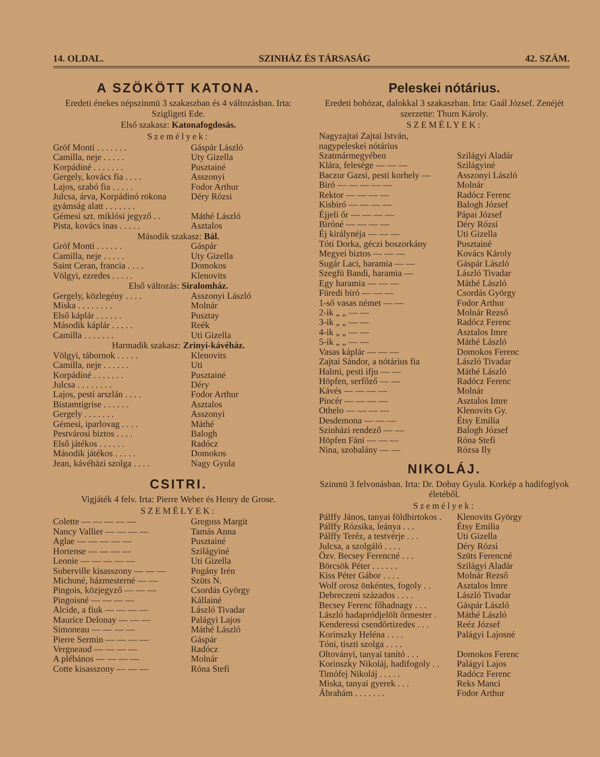14. OLDAL. SZINHÁZ ÉS TÁRSASÁG 42. SZÁM.
A SZÖKÖTT KATONA.
Eredeti énekes népszinmü 3 szakaszban és 4 változásban. Irta: Szigligeti Ede.
Első szakasz: Katonafogdosás.
Személyek:
| Gróf Monti . . . . . . . | Gáspár László |
| Camilla, neje . . . . . | Uty Gizella |
| Korpádiné . . . . . . . | Pusztainé |
| Gergely, kovács fia . . . . | Asszonyi |
| Lajos, szabó fia . . . . . | Fodor Arthur |
| Julcsa, árva, Korpádinó rokona gyámság alatt . . . . . . . | Déry Rózsi |
| Gémesi szt. miklósi jegyző . . | Máthé László |
| Pista, kovács inas . . . . . | Asztalos |
| Második szakasz: Bál. | |
| Gróf Monti . . . . . . | Gáspár |
| Camilla, neje . . . . . | Uty Gizella |
| Saint Ceran, francia . . . . | Domokos |
| Völgyi, ezredes . . . . . | Klenovits |
| Első változás: Siralomház. | |
| Gergely, közlegény . . . . | Asszonyi László |
| Miska . . . . . . . . | Molnár |
| Első káplár . . . . . . | Pusztay |
| Második káplár . . . . . | Reék |
| Camilla . . . . . . . | Uti Gizella |
| Harmadik szakasz: Zrinyi-kávéház. | |
| Völgyi, tábornok . . . . . | Klenovits |
| Camilla, neje . . . . . . | Uti |
| Korpádiné . . . . . . . | Pusztainé |
| Julcsa . . . . . . . . | Déry |
| Lajos, pesti arszlán . . . . | Fodor Arthur |
| Bistamtigrise . . . . . . | Asztalos |
| Gergely . . . . . . . | Asszonyi |
| Gémesi, iparlovag . . . . | Máthé |
| Pestvárosi biztos . . . . | Balogh |
| Első játékos . . . . . . | Radócz |
| Második játékos . . . . . | Domokos |
| Jean, kávéházi szolga . . . . | Nagy Gyula |
CSITRI.
Vigjáték 4 felv. Irta: Pierre Weber és Henry de Grose.
SZEMÉLYEK:
| Colette — — — — — | Greguss Margit |
| Nancy Vallier — — — — | Tamás Anna |
| Aglae — — — — — | Pusztainé |
| Hortense — — — — | Szilágyiné |
| Leonie — — — — — | Uti Gizella |
| Suberville kisasszony — — — | Pogány Irén |
| Michuné, házmesterné — — | Szüts N. |
| Pingois, közjegyző — — — | Csordás György |
| Pingoisné — — — — | Kállainé |
| Alcide, a fiuk — — — — | László Tivadar |
| Maurice Delonay — — — | Palágyi Lajos |
| Simoneau — — — — | Máthé László |
| Pierre Sermin — — — — | Gáspár |
| Vergneaud — — — — | Radócz |
| A plébános — — — — | Molnár |
| Cotte kisasszony — — — | Róna Stefi |
Peleskei nótárius.
Eredeti bohózat, dalokkal 3 szakaszban. Irta: Gaál József. Zenéjét szerzette: Thurn Károly.
SZEMÉLYEK:
| Nagyzajtai Zajtai István, nagypeleskei nótárius Szatmármegyében | Szilágyi Aladár |
| Klára, felesége — — — | Szilágyiné |
| Baczur Gazsi, pesti korhely — | Asszonyi László |
| Biró — — — — — | Molnár |
| Rektor — — — — | Radócz Ferenc |
| Kisbiró — — — — | Balogh József |
| Éjjeli őr — — — — | Pápai József |
| Biróné — — — — | Déry Rózsi |
| Éj királynéja — — — | Uti Gizella |
| Tóti Dorka, géczi boszorkány | Pusztainé |
| Megyei biztos — — — | Kovács Károly |
| Sugár Laci, haramia — — | Gáspár László |
| Szegfü Bandi, haramia — | László Tivadar |
| Egy haramia — — — | Máthé László |
| Füredi biró — — — | Csordás György |
| 1-ső vasas német — — | Fodor Arthur |
| 2-ik „ „ — — | Molnár Rezső |
| 3-ik „ „ — — | Radócz Ferenc |
| 4-ik „ „ — — | Asztalos Imre |
| 5-ik „ „ — — | Máthé László |
| Vasas káplár — — — | Domokos Ferenc |
| Zajtai Sándor, a nótárius fia | László Tivadar |
| Halmi, pesti ifju — — | Máthé László |
| Höpfen, serfőző — — | Radócz Ferenc |
| Kávés — — — — | Molnár |
| Pincér — — — — | Asztalos Imre |
| Othelo — — — — | Klenovits Gy. |
| Desdemona — — — | Étsy Emilia |
| Szinházi rendező — — | Balogh József |
| Höpfen Fáni — — — | Róna Stefi |
| Nina, szobalány — — | Rózsa Ily |
NIKOLÁJ.
Szinmü 3 felvonásban. Irta: Dr. Dobay Gyula. Korkép a hadifoglyok életéből.
Személyek:
| Pálffy János, tanyai földbirtokos . | Klenovits György |
| Pálffy Rózsika, leánya . . . | Étsy Emilia |
| Pálffy Teréz, a testvérje . . . | Uti Gizella |
| Julcsa, a szolgáló . . . . | Déry Rózsi |
| Özv. Becsey Ferencné . . . | Szüts Ferencné |
| Börcsök Péter . . . . . . | Szilágyi Aladár |
| Kiss Péter Gábor . . . . | Molnár Rezső |
| Wolf orosz önkéntes, fogoly . . | Asztalos Imre |
| Debreczeni százados . . . . | László Tivadar |
| Becsey Ferenc főhadnagy . . . | Gáspár László |
| László hadapródjelölt őrmester . | Máthé László |
| Kenderessi csendőrtizedes . . . | Reéz József |
| Korinszky Heléna . . . . | Palágyi Lajosné |
| Tóni, tiszti szolga . . . . | |
| Oltoványi, tanyai tanító . . . | Domokos Ferenc |
| Korinszky Nikoláj, hadifogoly . . | Palágyi Lajos |
| Timófej Nikoláj . . . . . | Radócz Ferenc |
| Miska, tanyai gyerek . . . | Reks Manci |
| Ábrahám . . . . . . . | Fodor Arthur |